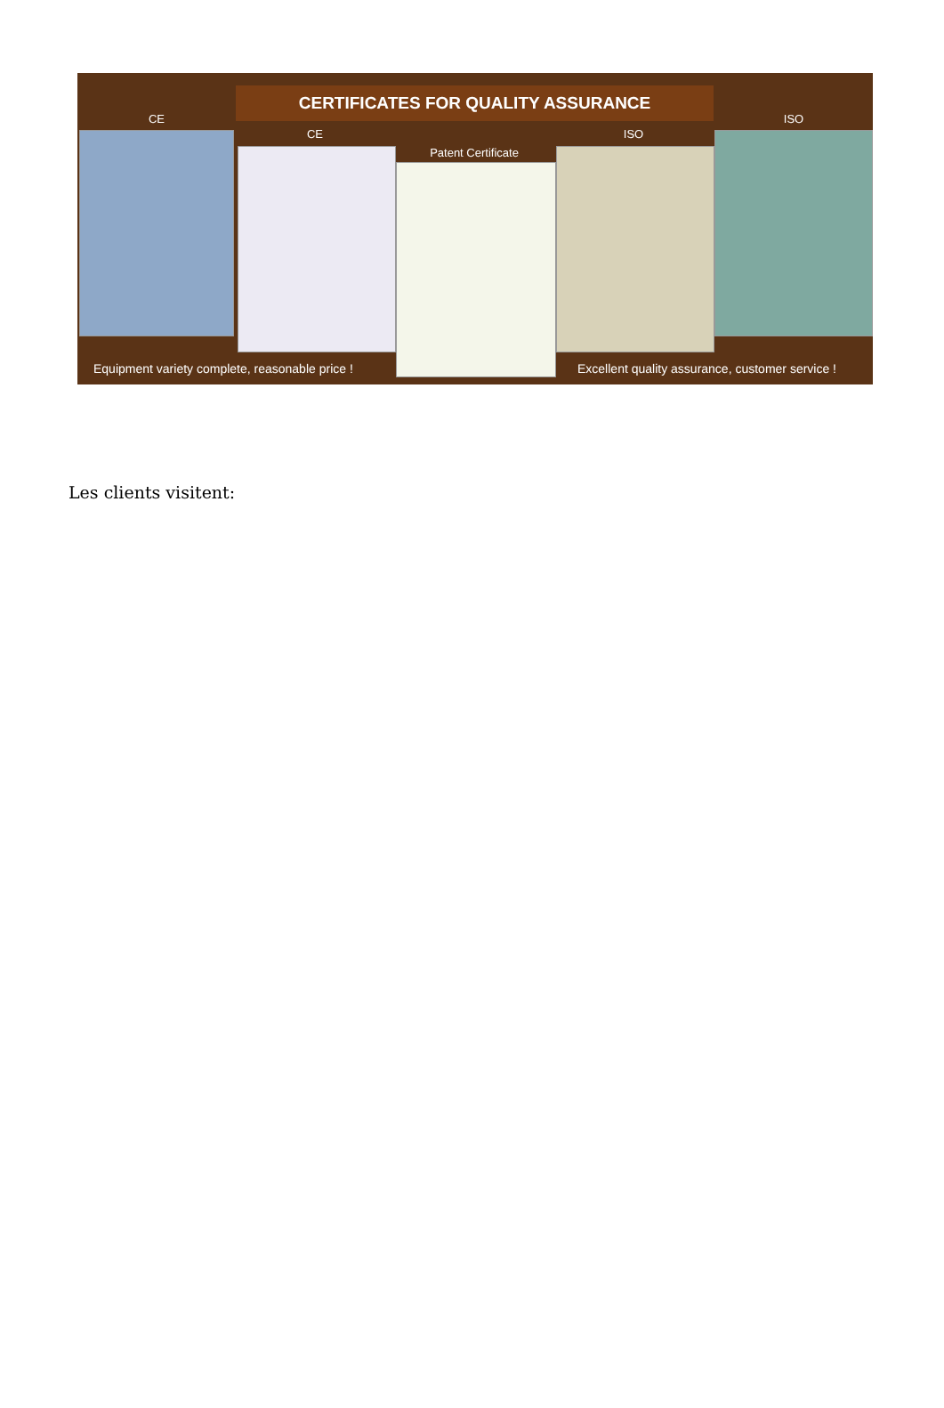CERTIFICATES FOR QUALITY ASSURANCE
CE
CE
Patent Certificate
ISO
ISO
Equipment variety complete, reasonable price !
Excellent quality assurance, customer service !
Les clients visitent: